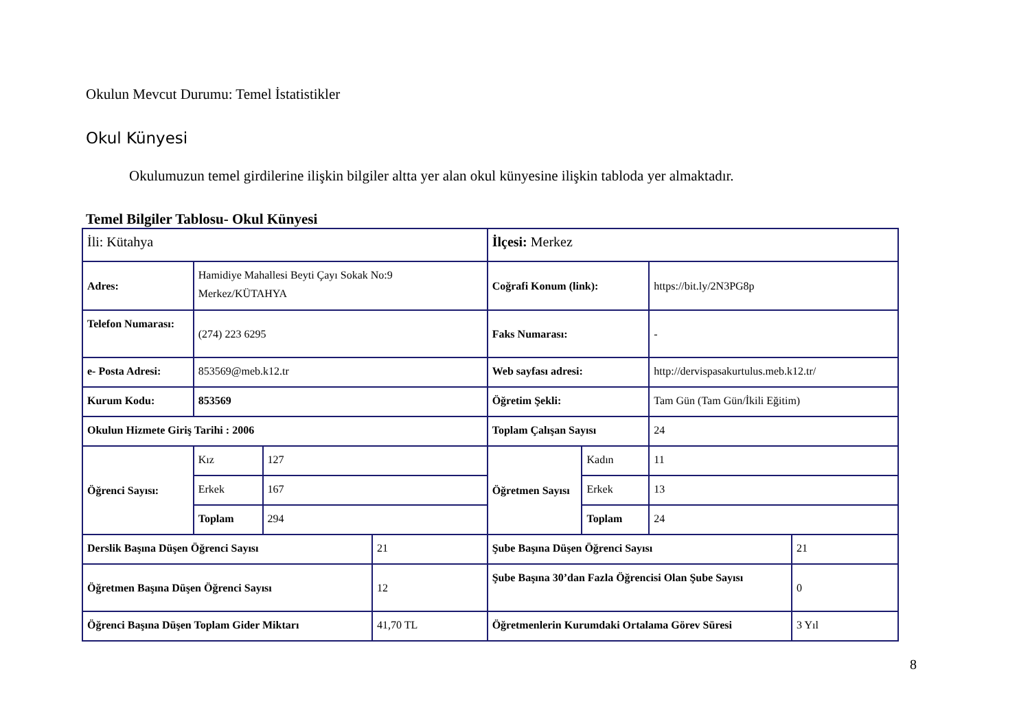Okulun Mevcut Durumu: Temel İstatistikler
Okul Künyesi
Okulumuzun temel girdilerine ilişkin bilgiler altta yer alan okul künyesine ilişkin tabloda yer almaktadır.
Temel Bilgiler Tablosu- Okul Künyesi
| İli: Kütahya | | | | İlçesi: Merkez | | | |
| Adres: | Hamidiye Mahallesi Beyti Çayı Sokak No:9 Merkez/KÜTAHYA | | | Coğrafi Konum (link): | | https://bit.ly/2N3PG8p | |
| Telefon Numarası: | (274) 223 6295 | | | Faks Numarası: | | - | |
| e- Posta Adresi: | 853569@meb.k12.tr | | | Web sayfası adresi: | | http://dervispasakurtulus.meb.k12.tr/ | |
| Kurum Kodu: | 853569 | | | Öğretim Şekli: | | Tam Gün (Tam Gün/İkili Eğitim) | |
| Okulun Hizmete Giriş Tarihi : 2006 | | | | Toplam Çalışan Sayısı | | 24 | |
| Öğrenci Sayısı: | Kız | 127 | | Öğretmen Sayısı | Kadın | 11 | |
| | Erkek | 167 | | | Erkek | 13 | |
| | Toplam | 294 | | | Toplam | 24 | |
| Derslik Başına Düşen Öğrenci Sayısı | | | 21 | Şube Başına Düşen Öğrenci Sayısı | | | 21 |
| Öğretmen Başına Düşen Öğrenci Sayısı | | | 12 | Şube Başına 30’dan Fazla Öğrencisi Olan Şube Sayısı | | | 0 |
| Öğrenci Başına Düşen Toplam Gider Miktarı | | | 41,70 TL | Öğretmenlerin Kurumdaki Ortalama Görev Süresi | | | 3 Yıl |
8